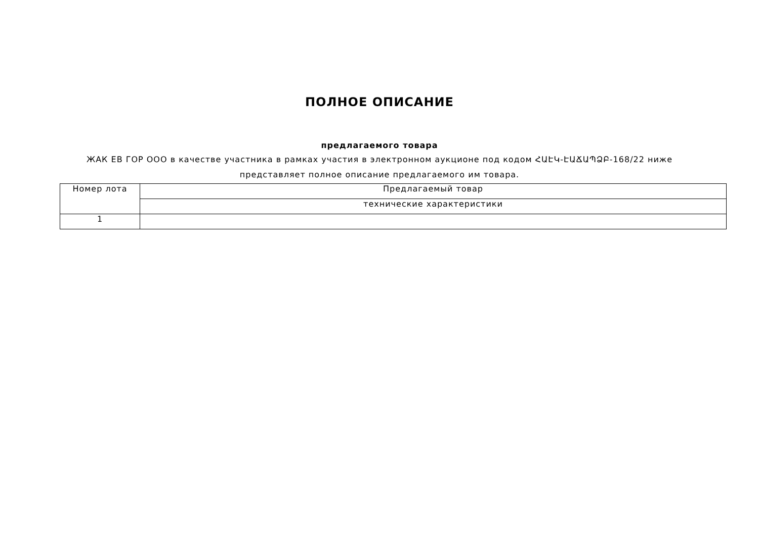ПОЛНОЕ ОПИСАНИЕ
предлагаемого товара
ЖАК ЕВ ГОР ООО в качестве участника в рамках участия в электронном аукционе под кодом ՀԱԷԿ-ԷԱՃԱՊՁԲ-168/22 ниже представляет полное описание предлагаемого им товара.
| Номер лота | Предлагаемый товар |
| --- | --- |
| | технические характеристики |
| 1 | |